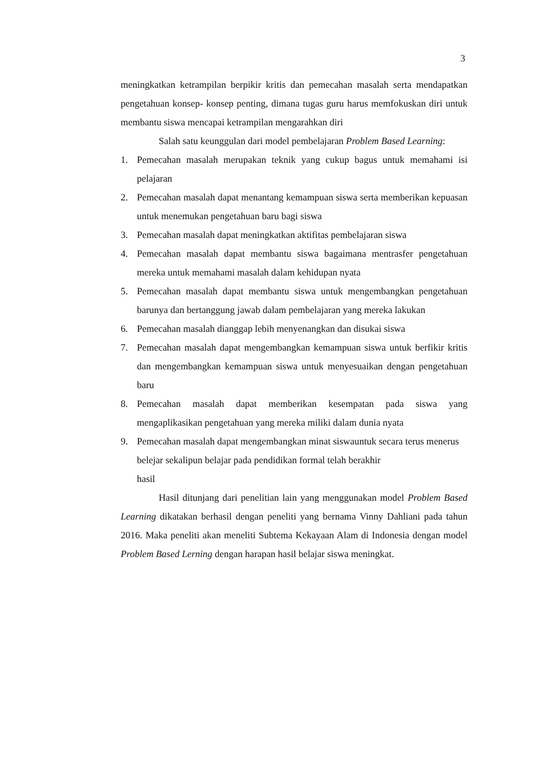3
meningkatkan ketrampilan berpikir kritis dan pemecahan masalah serta mendapatkan pengetahuan konsep- konsep penting, dimana tugas guru harus memfokuskan diri untuk membantu siswa mencapai ketrampilan mengarahkan diri
Salah satu keunggulan dari model pembelajaran Problem Based Learning:
1. Pemecahan masalah merupakan teknik yang cukup bagus untuk memahami isi pelajaran
2. Pemecahan masalah dapat menantang kemampuan siswa serta memberikan kepuasan untuk menemukan pengetahuan baru bagi siswa
3. Pemecahan masalah dapat meningkatkan aktifitas pembelajaran siswa
4. Pemecahan masalah dapat membantu siswa bagaimana mentrasfer pengetahuan mereka untuk memahami masalah dalam kehidupan nyata
5. Pemecahan masalah dapat membantu siswa untuk mengembangkan pengetahuan barunya dan bertanggung jawab dalam pembelajaran yang mereka lakukan
6. Pemecahan masalah dianggap lebih menyenangkan dan disukai siswa
7. Pemecahan masalah dapat mengembangkan kemampuan siswa untuk berfikir kritis dan mengembangkan kemampuan siswa untuk menyesuaikan dengan pengetahuan baru
8. Pemecahan masalah dapat memberikan kesempatan pada siswa yang mengaplikasikan pengetahuan yang mereka miliki dalam dunia nyata
9. Pemecahan masalah dapat mengembangkan minat siswauntuk secara terus menerus belejar sekalipun belajar pada pendidikan formal telah berakhir
hasil
Hasil ditunjang dari penelitian lain yang menggunakan model Problem Based Learning dikatakan berhasil dengan peneliti yang bernama Vinny Dahliani pada tahun 2016. Maka peneliti akan meneliti Subtema Kekayaan Alam di Indonesia dengan model Problem Based Lerning dengan harapan hasil belajar siswa meningkat.